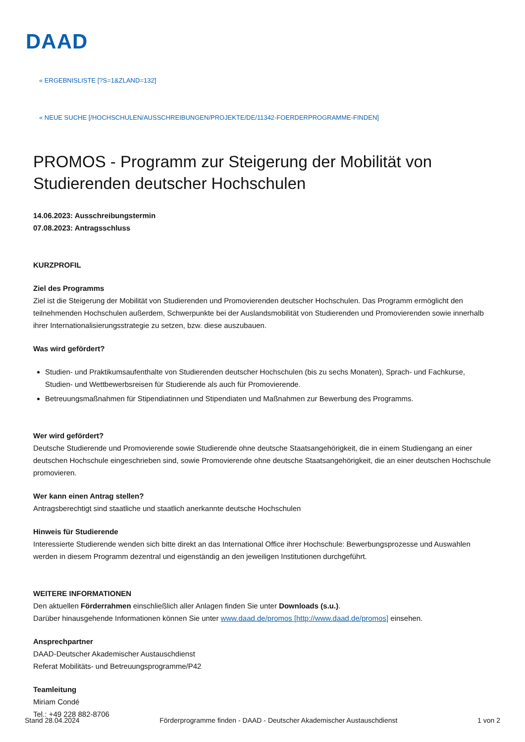DAAD
« ERGEBNISLISTE [?S=1&ZLAND=132]
« NEUE SUCHE [/HOCHSCHULEN/AUSSCHREIBUNGEN/PROJEKTE/DE/11342-FOERDERPROGRAMME-FINDEN]
PROMOS - Programm zur Steigerung der Mobilität von Studierenden deutscher Hochschulen
14.06.2023: Ausschreibungstermin
07.08.2023: Antragsschluss
KURZPROFIL
Ziel des Programms
Ziel ist die Steigerung der Mobilität von Studierenden und Promovierenden deutscher Hochschulen. Das Programm ermöglicht den teilnehmenden Hochschulen außerdem, Schwerpunkte bei der Auslandsmobilität von Studierenden und Promovierenden sowie innerhalb ihrer Internationalisierungsstrategie zu setzen, bzw. diese auszubauen.
Was wird gefördert?
Studien- und Praktikumsaufenthalte von Studierenden deutscher Hochschulen (bis zu sechs Monaten), Sprach- und Fachkurse, Studien- und Wettbewerbsreisen für Studierende als auch für Promovierende.
Betreuungsmaßnahmen für Stipendiatinnen und Stipendiaten und Maßnahmen zur Bewerbung des Programms.
Wer wird gefördert?
Deutsche Studierende und Promovierende sowie Studierende ohne deutsche Staatsangehörigkeit, die in einem Studiengang an einer deutschen Hochschule eingeschrieben sind, sowie Promovierende ohne deutsche Staatsangehörigkeit, die an einer deutschen Hochschule promovieren.
Wer kann einen Antrag stellen?
Antragsberechtigt sind staatliche und staatlich anerkannte deutsche Hochschulen
Hinweis für Studierende
Interessierte Studierende wenden sich bitte direkt an das International Office ihrer Hochschule: Bewerbungsprozesse und Auswahlen werden in diesem Programm dezentral und eigenständig an den jeweiligen Institutionen durchgeführt.
WEITERE INFORMATIONEN
Den aktuellen Förderrahmen einschließlich aller Anlagen finden Sie unter Downloads (s.u.).
Darüber hinausgehende Informationen können Sie unter www.daad.de/promos [http://www.daad.de/promos] einsehen.
Ansprechpartner
DAAD-Deutscher Akademischer Austauschdienst
Referat Mobilitäts- und Betreuungsprogramme/P42
Teamleitung
Miriam Condé
Tel.: +49 228 882-8706
Stand 28.04.2024 Förderprogramme finden - DAAD - Deutscher Akademischer Austauschdienst 1 von 2